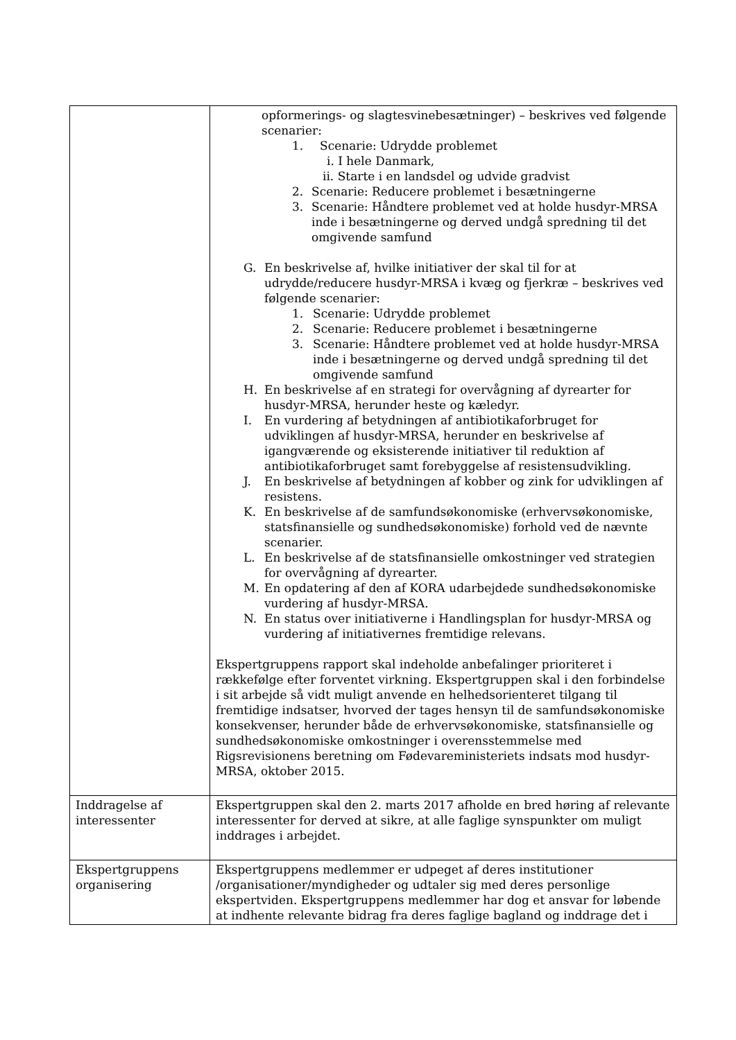| | opformerings- og slagtesvinebesætninger) – beskrives ved følgende scenarier: 1. Scenarie: Udrydde problemet i. I hele Danmark, ii. Starte i en landsdel og udvide gradvist 2. Scenarie: Reducere problemet i besætningerne 3. Scenarie: Håndtere problemet ved at holde husdyr-MRSA inde i besætningerne og derved undgå spredning til det omgivende samfund G. En beskrivelse af, hvilke initiativer der skal til for at udrydde/reducere husdyr-MRSA i kvæg og fjerkræ – beskrives ved følgende scenarier: 1. Scenarie: Udrydde problemet 2. Scenarie: Reducere problemet i besætningerne 3. Scenarie: Håndtere problemet ved at holde husdyr-MRSA inde i besætningerne og derved undgå spredning til det omgivende samfund H. En beskrivelse af en strategi for overvågning af dyrearter for husdyr-MRSA, herunder heste og kæledyr. I. En vurdering af betydningen af antibiotikaforbruget for udviklingen af husdyr-MRSA, herunder en beskrivelse af igangværende og eksisterende initiativer til reduktion af antibiotikaforbruget samt forebyggelse af resistensudvikling. J. En beskrivelse af betydningen af kobber og zink for udviklingen af resistens. K. En beskrivelse af de samfundsøkonomiske (erhvervsøkonomiske, statsfinansielle og sundhedsøkonomiske) forhold ved de nævnte scenarier. L. En beskrivelse af de statsfinansielle omkostninger ved strategien for overvågning af dyrearter. M. En opdatering af den af KORA udarbejdede sundhedsøkonomiske vurdering af husdyr-MRSA. N. En status over initiativerne i Handlingsplan for husdyr-MRSA og vurdering af initiativernes fremtidige relevans. Ekspertgruppens rapport skal indeholde anbefalinger prioriteret i rækkefølge efter forventet virkning. Ekspertgruppen skal i den forbindelse i sit arbejde så vidt muligt anvende en helhedsorienteret tilgang til fremtidige indsatser, hvorved der tages hensyn til de samfundsøkonomiske konsekvenser, herunder både de erhvervsøkonomiske, statsfinansielle og sundhedsøkonomiske omkostninger i overensstemmelse med Rigsrevisionens beretning om Fødevareministeriets indsats mod husdyr-MRSA, oktober 2015. |
| Inddragelse af interessenter | Ekspertgruppen skal den 2. marts 2017 afholde en bred høring af relevante interessenter for derved at sikre, at alle faglige synspunkter om muligt inddrages i arbejdet. |
| Ekspertgruppens organisering | Ekspertgruppens medlemmer er udpeget af deres institutioner /organisationer/myndigheder og udtaler sig med deres personlige ekspertviden. Ekspertgruppens medlemmer har dog et ansvar for løbende at indhente relevante bidrag fra deres faglige bagland og inddrage det i |